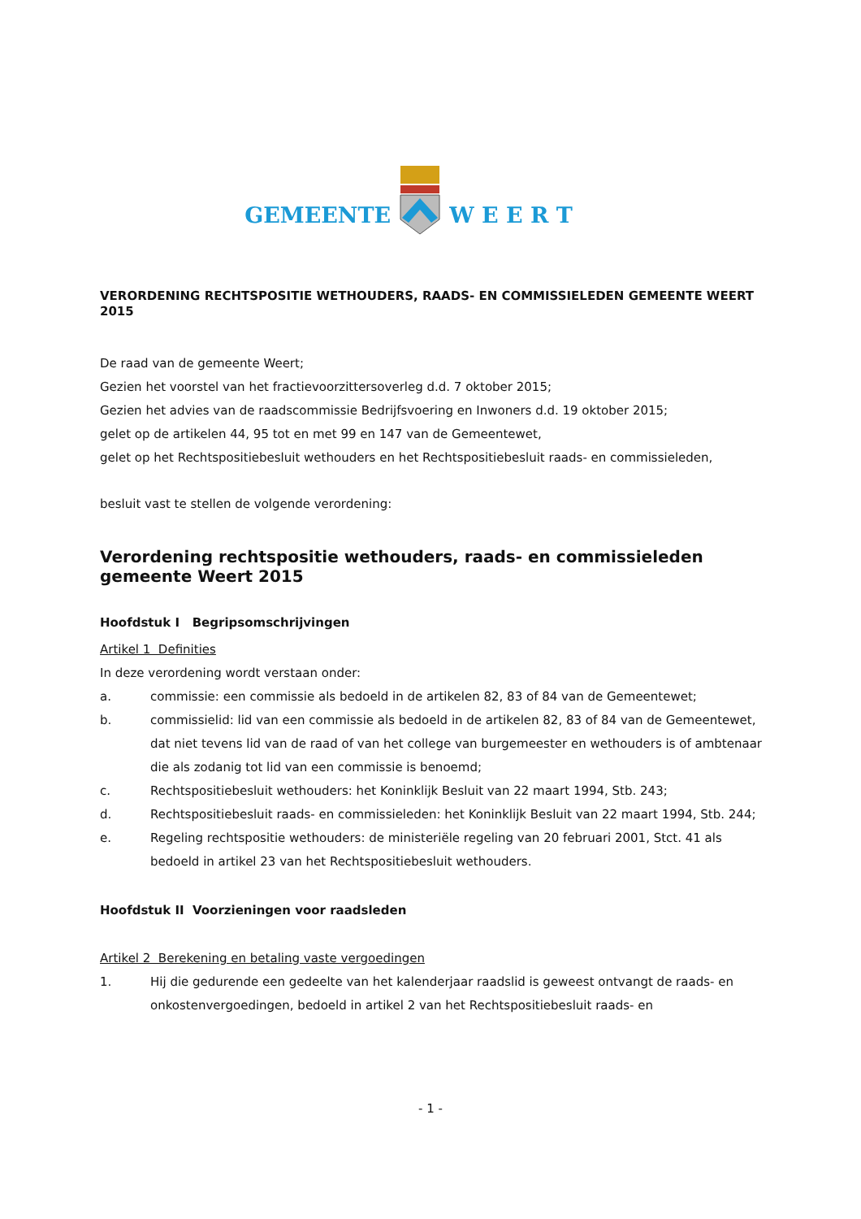GEMEENTE W E E R T
VERORDENING RECHTSPOSITIE WETHOUDERS, RAADS- EN COMMISSIELEDEN GEMEENTE WEERT 2015
De raad van de gemeente Weert;
Gezien het voorstel van het fractievoorzittersoverleg d.d. 7 oktober 2015;
Gezien het advies van de raadscommissie Bedrijfsvoering en Inwoners d.d. 19 oktober 2015;
gelet op de artikelen 44, 95 tot en met 99 en 147 van de Gemeentewet,
gelet op het Rechtspositiebesluit wethouders en het Rechtspositiebesluit raads- en commissieleden,
besluit vast te stellen de volgende verordening:
Verordening rechtspositie wethouders, raads- en commissieleden gemeente Weert 2015
Hoofdstuk I Begripsomschrijvingen
Artikel 1 Definities
In deze verordening wordt verstaan onder:
a. commissie: een commissie als bedoeld in de artikelen 82, 83 of 84 van de Gemeentewet;
b. commissielid: lid van een commissie als bedoeld in de artikelen 82, 83 of 84 van de Gemeentewet, dat niet tevens lid van de raad of van het college van burgemeester en wethouders is of ambtenaar die als zodanig tot lid van een commissie is benoemd;
c. Rechtspositiebesluit wethouders: het Koninklijk Besluit van 22 maart 1994, Stb. 243;
d. Rechtspositiebesluit raads- en commissieleden: het Koninklijk Besluit van 22 maart 1994, Stb. 244;
e. Regeling rechtspositie wethouders: de ministeriële regeling van 20 februari 2001, Stct. 41 als bedoeld in artikel 23 van het Rechtspositiebesluit wethouders.
Hoofdstuk II Voorzieningen voor raadsleden
Artikel 2 Berekening en betaling vaste vergoedingen
1. Hij die gedurende een gedeelte van het kalenderjaar raadslid is geweest ontvangt de raads- en onkostenvergoedingen, bedoeld in artikel 2 van het Rechtspositiebesluit raads- en
- 1 -